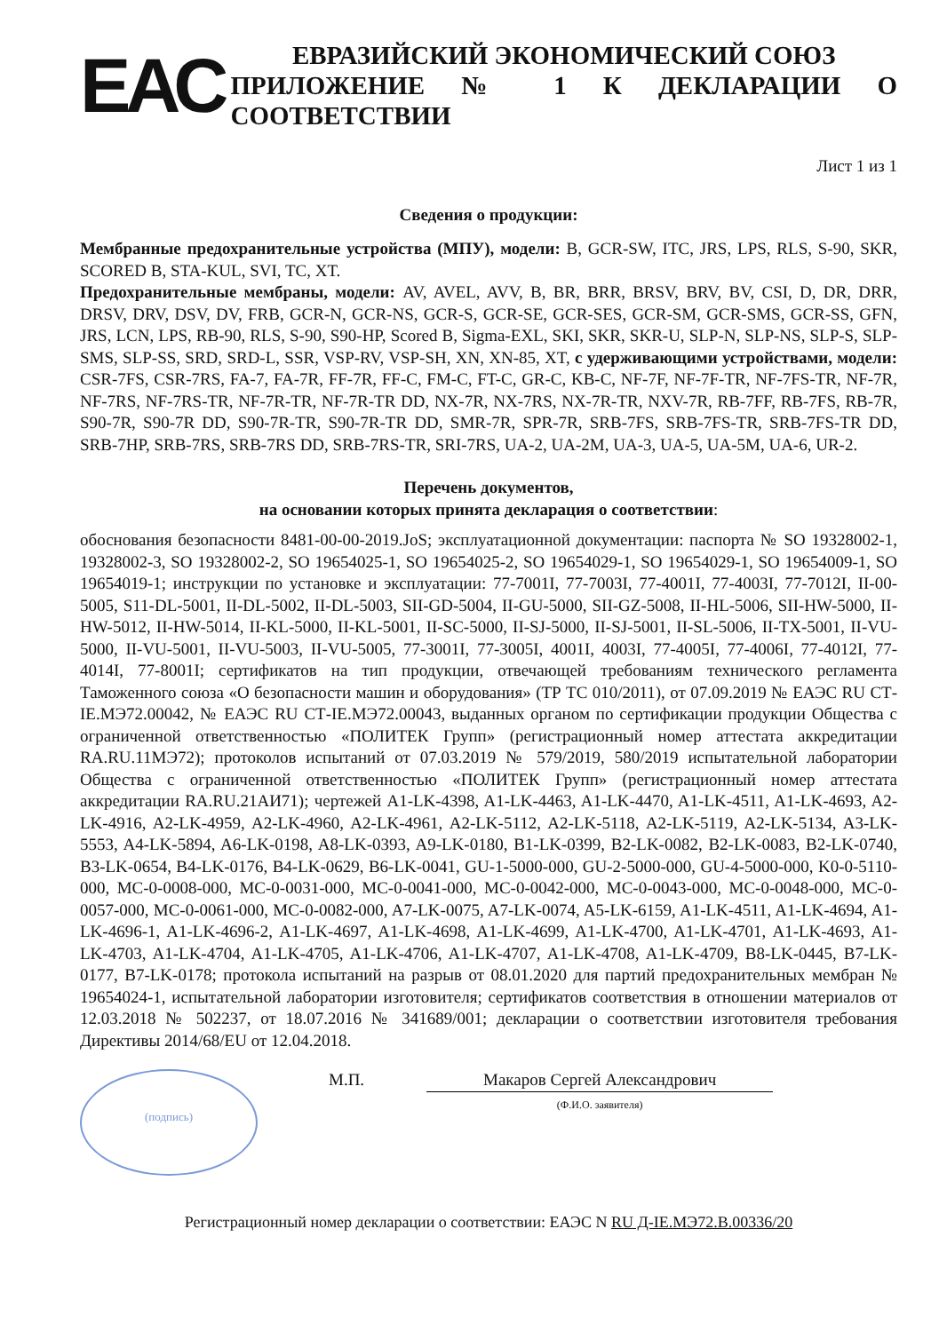ЕАС
ЕВРАЗИЙСКИЙ ЭКОНОМИЧЕСКИЙ СОЮЗ
ПРИЛОЖЕНИЕ № 1 К ДЕКЛАРАЦИИ О СООТВЕТСТВИИ
Лист 1 из 1
Сведения о продукции:
Мембранные предохранительные устройства (МПУ), модели: B, GCR-SW, ITC, JRS, LPS, RLS, S-90, SKR, SCORED B, STA-KUL, SVI, TC, XT.
Предохранительные мембраны, модели: AV, AVEL, AVV, B, BR, BRR, BRSV, BRV, BV, CSI, D, DR, DRR, DRSV, DRV, DSV, DV, FRB, GCR-N, GCR-NS, GCR-S, GCR-SE, GCR-SES, GCR-SM, GCR-SMS, GCR-SS, GFN, JRS, LCN, LPS, RB-90, RLS, S-90, S90-HP, Scored B, Sigma-EXL, SKI, SKR, SKR-U, SLP-N, SLP-NS, SLP-S, SLP-SMS, SLP-SS, SRD, SRD-L, SSR, VSP-RV, VSP-SH, XN, XN-85, XT, с удерживающими устройствами, модели: CSR-7FS, CSR-7RS, FA-7, FA-7R, FF-7R, FF-C, FM-C, FT-C, GR-C, KB-C, NF-7F, NF-7F-TR, NF-7FS-TR, NF-7R, NF-7RS, NF-7RS-TR, NF-7R-TR, NF-7R-TR DD, NX-7R, NX-7RS, NX-7R-TR, NXV-7R, RB-7FF, RB-7FS, RB-7R, S90-7R, S90-7R DD, S90-7R-TR, S90-7R-TR DD, SMR-7R, SPR-7R, SRB-7FS, SRB-7FS-TR, SRB-7FS-TR DD, SRB-7HP, SRB-7RS, SRB-7RS DD, SRB-7RS-TR, SRI-7RS, UA-2, UA-2M, UA-3, UA-5, UA-5M, UA-6, UR-2.
Перечень документов,
на основании которых принята декларация о соответствии:
обоснования безопасности 8481-00-00-2019.JoS; эксплуатационной документации: паспорта № SO 19328002-1, 19328002-3, SO 19328002-2, SO 19654025-1, SO 19654025-2, SO 19654029-1, SO 19654029-1, SO 19654009-1, SO 19654019-1; инструкции по установке и эксплуатации: 77-7001I, 77-7003I, 77-4001I, 77-4003I, 77-7012I, II-00-5005, S11-DL-5001, II-DL-5002, II-DL-5003, SII-GD-5004, II-GU-5000, SII-GZ-5008, II-HL-5006, SII-HW-5000, II-HW-5012, II-HW-5014, II-KL-5000, II-KL-5001, II-SC-5000, II-SJ-5000, II-SJ-5001, II-SL-5006, II-TX-5001, II-VU-5000, II-VU-5001, II-VU-5003, II-VU-5005, 77-3001I, 77-3005I, 4001I, 4003I, 77-4005I, 77-4006I, 77-4012I, 77-4014I, 77-8001I; сертификатов на тип продукции, отвечающей требованиям технического регламента Таможенного союза «О безопасности машин и оборудования» (ТР ТС 010/2011), от 07.09.2019 № ЕАЭС RU СТ-IE.МЭ72.00042, № ЕАЭС RU СТ-IE.МЭ72.00043, выданных органом по сертификации продукции Общества с ограниченной ответственностью «ПОЛИТЕК Групп» (регистрационный номер аттестата аккредитации RA.RU.11МЭ72); протоколов испытаний от 07.03.2019 № 579/2019, 580/2019 испытательной лаборатории Общества с ограниченной ответственностью «ПОЛИТЕК Групп» (регистрационный номер аттестата аккредитации RA.RU.21АИ71); чертежей A1-LK-4398, A1-LK-4463, A1-LK-4470, A1-LK-4511, A1-LK-4693, A2-LK-4916, A2-LK-4959, A2-LK-4960, A2-LK-4961, A2-LK-5112, A2-LK-5118, A2-LK-5119, A2-LK-5134, A3-LK-5553, A4-LK-5894, A6-LK-0198, A8-LK-0393, A9-LK-0180, B1-LK-0399, B2-LK-0082, B2-LK-0083, B2-LK-0740, B3-LK-0654, B4-LK-0176, B4-LK-0629, B6-LK-0041, GU-1-5000-000, GU-2-5000-000, GU-4-5000-000, K0-0-5110-000, MC-0-0008-000, MC-0-0031-000, MC-0-0041-000, MC-0-0042-000, MC-0-0043-000, MC-0-0048-000, MC-0-0057-000, MC-0-0061-000, MC-0-0082-000, A7-LK-0075, A7-LK-0074, A5-LK-6159, A1-LK-4511, A1-LK-4694, A1-LK-4696-1, A1-LK-4696-2, A1-LK-4697, A1-LK-4698, A1-LK-4699, A1-LK-4700, A1-LK-4701, A1-LK-4693, A1-LK-4703, A1-LK-4704, A1-LK-4705, A1-LK-4706, A1-LK-4707, A1-LK-4708, A1-LK-4709, B8-LK-0445, B7-LK-0177, B7-LK-0178; протокола испытаний на разрыв от 08.01.2020 для партий предохранительных мембран № 19654024-1, испытательной лаборатории изготовителя; сертификатов соответствия в отношении материалов от 12.03.2018 № 502237, от 18.07.2016 № 341689/001; декларации о соответствии изготовителя требования Директивы 2014/68/EU от 12.04.2018.
(подпись)
М.П. Макаров Сергей Александрович
(Ф.И.О. заявителя)
Регистрационный номер декларации о соответствии: ЕАЭС N RU Д-IE.МЭ72.В.00336/20